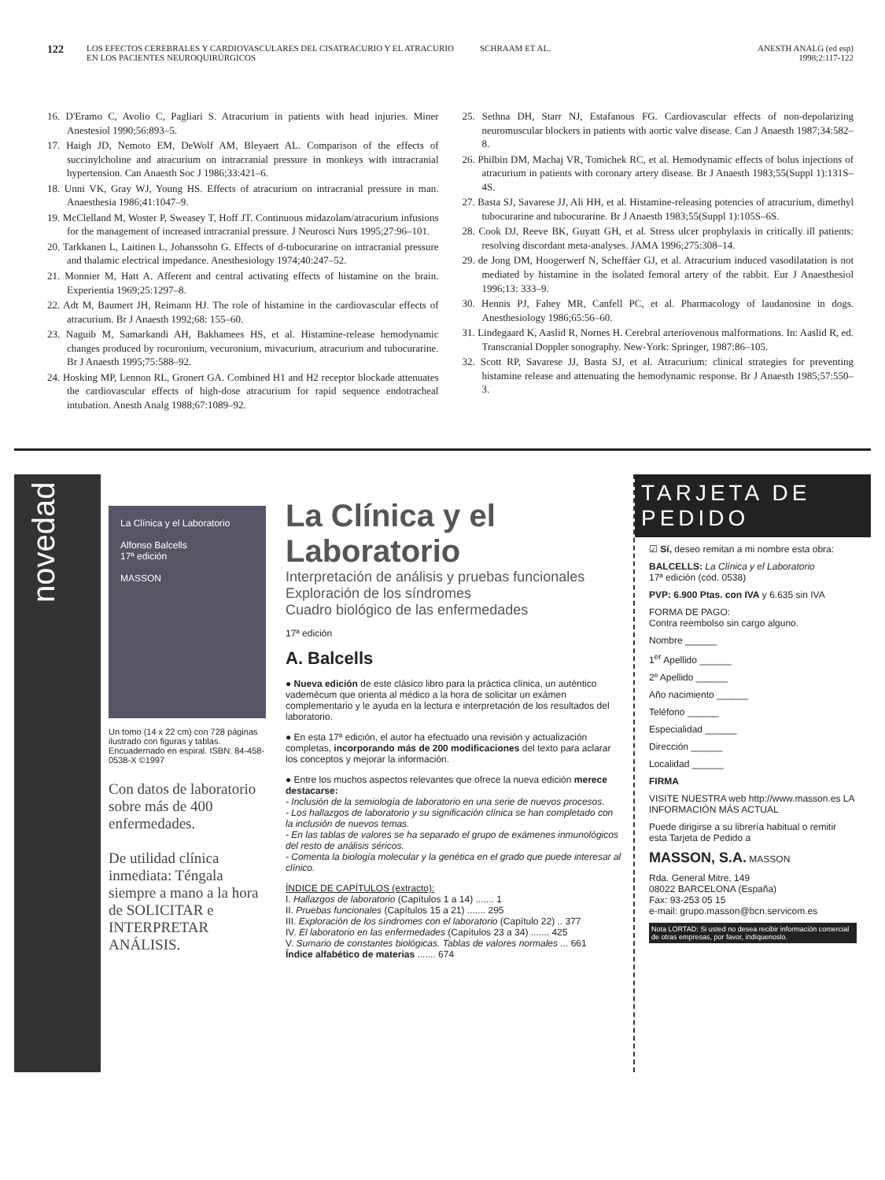122
LOS EFECTOS CEREBRALES Y CARDIOVASCULARES DEL CISATRACURIO Y EL ATRACURIO EN LOS PACIENTES NEUROQUIRÚRGICOS
SCHRAAM ET AL. ANESTH ANALG (ed esp)
1998;2:117-122
16. D'Eramo C, Avolio C, Pagliari S. Atracurium in patients with head injuries. Miner Anestesiol 1990;56:893–5.
17. Haigh JD, Nemoto EM, DeWolf AM, Bleyaert AL. Comparison of the effects of succinylcholine and atracurium on intracranial pressure in monkeys with intracranial hypertension. Can Anaesth Soc J 1986;33:421–6.
18. Unni VK, Gray WJ, Young HS. Effects of atracurium on intracranial pressure in man. Anaesthesia 1986;41:1047–9.
19. McClelland M, Woster P, Sweasey T, Hoff JT. Continuous midazolam/atracurium infusions for the management of increased intracranial pressure. J Neurosci Nurs 1995;27:96–101.
20. Tarkkanen L, Laitinen L, Johanssohn G. Effects of d-tubocurarine on intracranial pressure and thalamic electrical impedance. Anesthesiology 1974;40:247–52.
21. Monnier M, Hatt A. Afferent and central activating effects of histamine on the brain. Experientia 1969;25:1297–8.
22. Adt M, Baumert JH, Reimann HJ. The role of histamine in the cardiovascular effects of atracurium. Br J Anaesth 1992;68: 155–60.
23. Naguib M, Samarkandi AH, Bakhamees HS, et al. Histamine-release hemodynamic changes produced by rocuronium, vecuronium, mivacurium, atracurium and tubocurarine. Br J Anaesth 1995;75:588–92.
24. Hosking MP, Lennon RL, Gronert GA. Combined H1 and H2 receptor blockade attenuates the cardiovascular effects of high-dose atracurium for rapid sequence endotracheal intubation. Anesth Analg 1988;67:1089–92.
25. Sethna DH, Starr NJ, Estafanous FG. Cardiovascular effects of non-depolarizing neuromuscular blockers in patients with aortic valve disease. Can J Anaesth 1987;34:582–8.
26. Philbin DM, Machaj VR, Tomichek RC, et al. Hemodynamic effects of bolus injections of atracurium in patients with coronary artery disease. Br J Anaesth 1983;55(Suppl 1):131S–4S.
27. Basta SJ, Savarese JJ, Ali HH, et al. Histamine-releasing potencies of atracurium, dimethyl tubocurarine and tubocurarine. Br J Anaesth 1983;55(Suppl 1):105S–6S.
28. Cook DJ, Reeve BK, Guyatt GH, et al. Stress ulcer prophylaxis in critically ill patients: resolving discordant meta-analyses. JAMA 1996;275:308–14.
29. de Jong DM, Hoogerwerf N, Scheffáer GJ, et al. Atracurium induced vasodilatation is not mediated by histamine in the isolated femoral artery of the rabbit. Eur J Anaesthesiol 1996;13: 333–9.
30. Hennis PJ, Fahey MR, Canfell PC, et al. Pharmacology of laudanosine in dogs. Anesthesiology 1986;65:56–60.
31. Lindegaard K, Aaslid R, Nornes H. Cerebral arteriovenous malformations. In: Aaslid R, ed. Transcranial Doppler sonography. New-York: Springer, 1987:86–105.
32. Scott RP, Savarese JJ, Basta SJ, et al. Atracurium: clinical strategies for preventing histamine release and attenuating the hemodynamic response. Br J Anaesth 1985;57:550–3.
novedad
La Clínica y el Laboratorio
Alfonso Balcells
17ª edición
MASSON
Un tomo (14 x 22 cm) con 728 páginas ilustrado con figuras y tablas. Encuadernado en espiral. ISBN: 84-458-0538-X ©1997
Con datos de laboratorio sobre más de 400 enfermedades.
De utilidad clínica inmediata: Téngala siempre a mano a la hora de SOLICITAR e INTERPRETAR ANÁLISIS.
La Clínica y el Laboratorio
Interpretación de análisis y pruebas funcionales
Exploración de los síndromes
Cuadro biológico de las enfermedades
17ª edición
A. Balcells
● Nueva edición de este clásico libro para la práctica clínica, un auténtico vademécum que orienta al médico a la hora de solicitar un exámen complementario y le ayuda en la lectura e interpretación de los resultados del laboratorio.
● En esta 17ª edición, el autor ha efectuado una revisión y actualización completas, incorporando más de 200 modificaciones del texto para aclarar los conceptos y mejorar la información.
● Entre los muchos aspectos relevantes que ofrece la nueva edición merece destacarse:
- Inclusión de la semiología de laboratorio en una serie de nuevos procesos.
- Los hallazgos de laboratorio y su significación clínica se han completado con la inclusión de nuevos temas.
- En las tablas de valores se ha separado el grupo de exámenes inmunológicos del resto de análisis séricos.
- Comenta la biología molecular y la genética en el grado que puede interesar al clínico.
ÍNDICE DE CAPÍTULOS (extracto):
I. Hallazgos de laboratorio (Capítulos 1 a 14) ....... 1
II. Pruebas funcionales (Capítulos 15 a 21) ....... 295
III. Exploración de los síndromes con el laboratorio (Capítulo 22) .. 377
IV. El laboratorio en las enfermedades (Capítulos 23 a 34) ....... 425
V. Sumario de constantes biológicas. Tablas de valores normales ... 661
Índice alfabético de materias ....... 674
TARJETA DE PEDIDO
☑ Sí, deseo remitan a mi nombre esta obra:
BALCELLS: La Clínica y el Laboratorio
17ª edición (cód. 0538)
PVP: 6.900 Ptas. con IVA y 6.635 sin IVA
FORMA DE PAGO:
Contra reembolso sin cargo alguno.
Nombre ______
1<sup>er</sup> Apellido ______
2º Apellido ______
Año nacimiento ______
Teléfono ______
Especialidad ______
Dirección ______
Localidad ______
FIRMA
VISITE NUESTRA web http://www.masson.es LA INFORMACIÓN MÁS ACTUAL
Puede dirigirse a su librería habitual o remitir esta Tarjeta de Pedido a
MASSON, S.A. MASSON
Rda. General Mitre, 149
08022 BARCELONA (España)
Fax: 93-253 05 15
e-mail: grupo.masson@bcn.servicom.es
Nota LORTAD: Si usted no desea recibir información comercial de otras empresas, por favor, indíquenoslo.